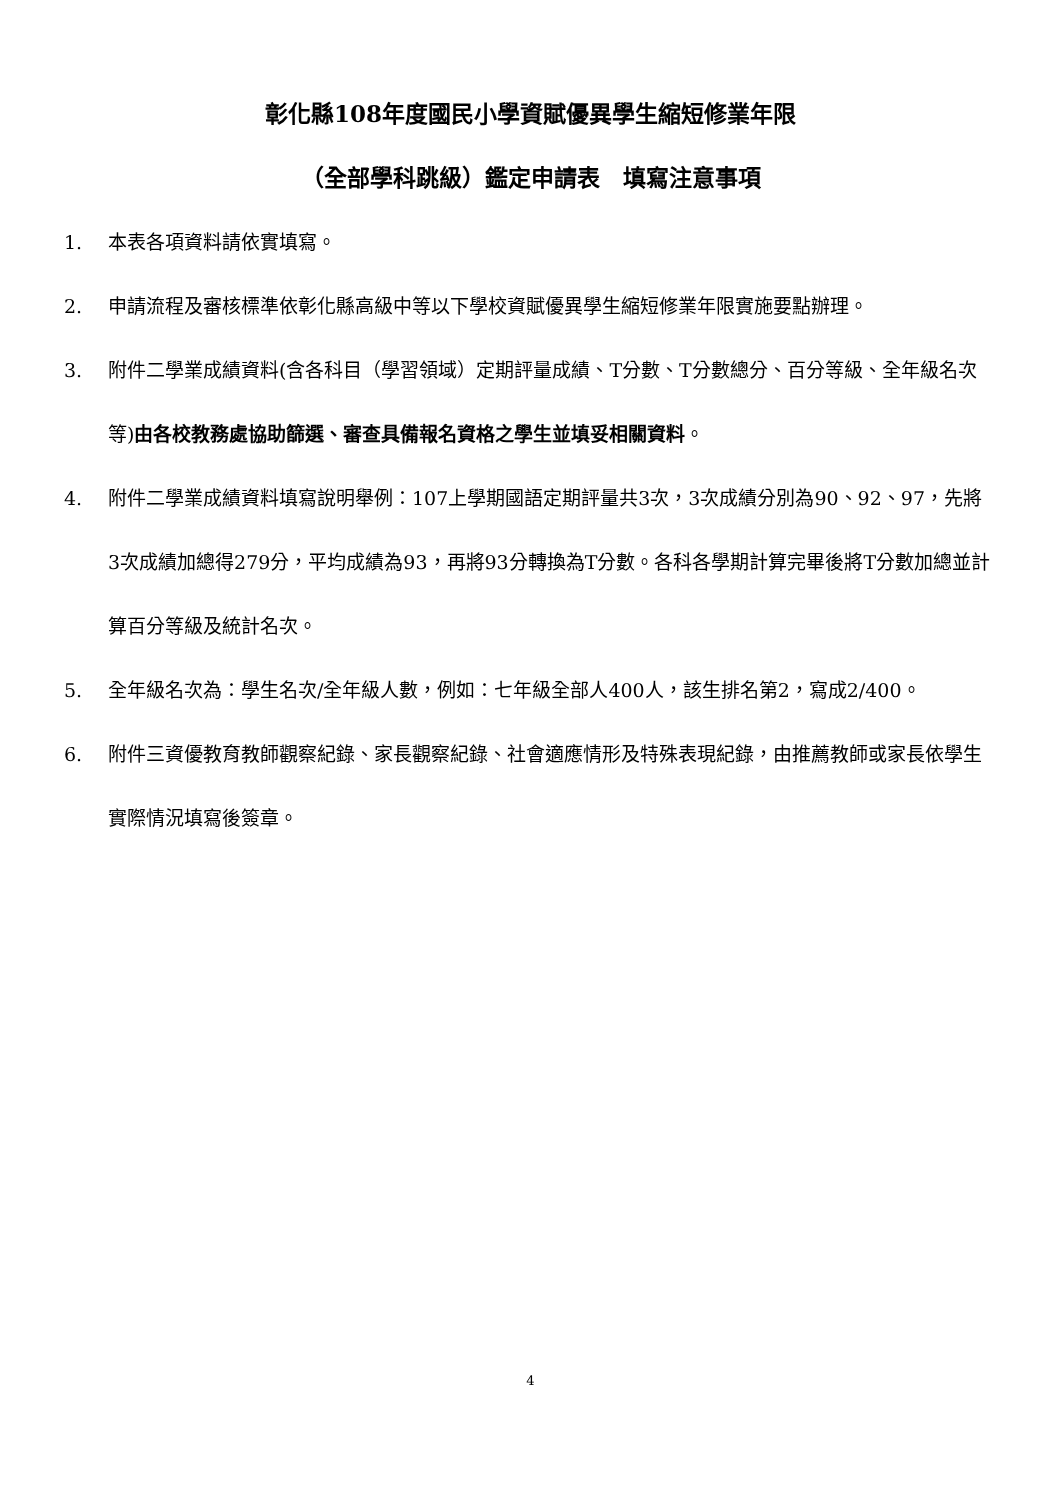彰化縣108年度國民小學資賦優異學生縮短修業年限
（全部學科跳級）鑑定申請表　填寫注意事項
1. 本表各項資料請依實填寫。
2. 申請流程及審核標準依彰化縣高級中等以下學校資賦優異學生縮短修業年限實施要點辦理。
3. 附件二學業成績資料(含各科目（學習領域）定期評量成績、T分數、T分數總分、百分等級、全年級名次等)由各校教務處協助篩選、審查具備報名資格之學生並填妥相關資料。
4. 附件二學業成績資料填寫說明舉例：107上學期國語定期評量共3次，3次成績分別為90、92、97，先將3次成績加總得279分，平均成績為93，再將93分轉換為T分數。各科各學期計算完畢後將T分數加總並計算百分等級及統計名次。
5. 全年級名次為：學生名次/全年級人數，例如：七年級全部人400人，該生排名第2，寫成2/400。
6. 附件三資優教育教師觀察紀錄、家長觀察紀錄、社會適應情形及特殊表現紀錄，由推薦教師或家長依學生實際情況填寫後簽章。
4